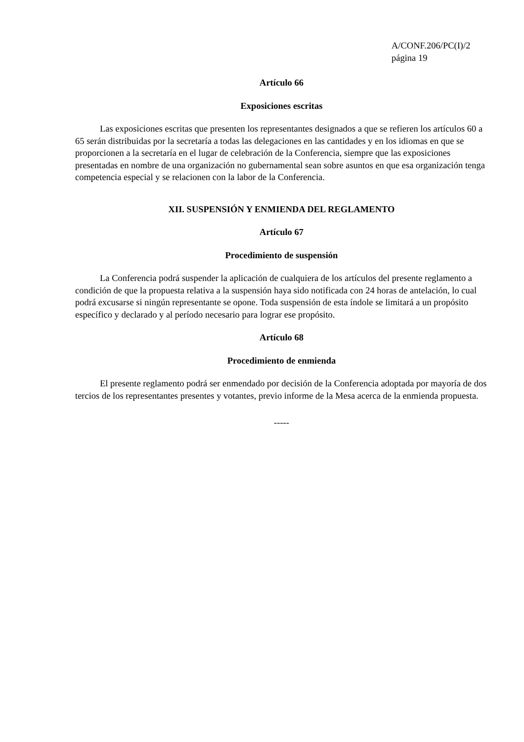A/CONF.206/PC(I)/2
página 19
Artículo 66
Exposiciones escritas
Las exposiciones escritas que presenten los representantes designados a que se refieren los artículos 60 a 65 serán distribuidas por la secretaría a todas las delegaciones en las cantidades y en los idiomas en que se proporcionen a la secretaría en el lugar de celebración de la Conferencia, siempre que las exposiciones presentadas en nombre de una organización no gubernamental sean sobre asuntos en que esa organización tenga competencia especial y se relacionen con la labor de la Conferencia.
XII. SUSPENSIÓN Y ENMIENDA DEL REGLAMENTO
Artículo 67
Procedimiento de suspensión
La Conferencia podrá suspender la aplicación de cualquiera de los artículos del presente reglamento a condición de que la propuesta relativa a la suspensión haya sido notificada con 24 horas de antelación, lo cual podrá excusarse si ningún representante se opone. Toda suspensión de esta índole se limitará a un propósito específico y declarado y al período necesario para lograr ese propósito.
Artículo 68
Procedimiento de enmienda
El presente reglamento podrá ser enmendado por decisión de la Conferencia adoptada por mayoría de dos tercios de los representantes presentes y votantes, previo informe de la Mesa acerca de la enmienda propuesta.
-----